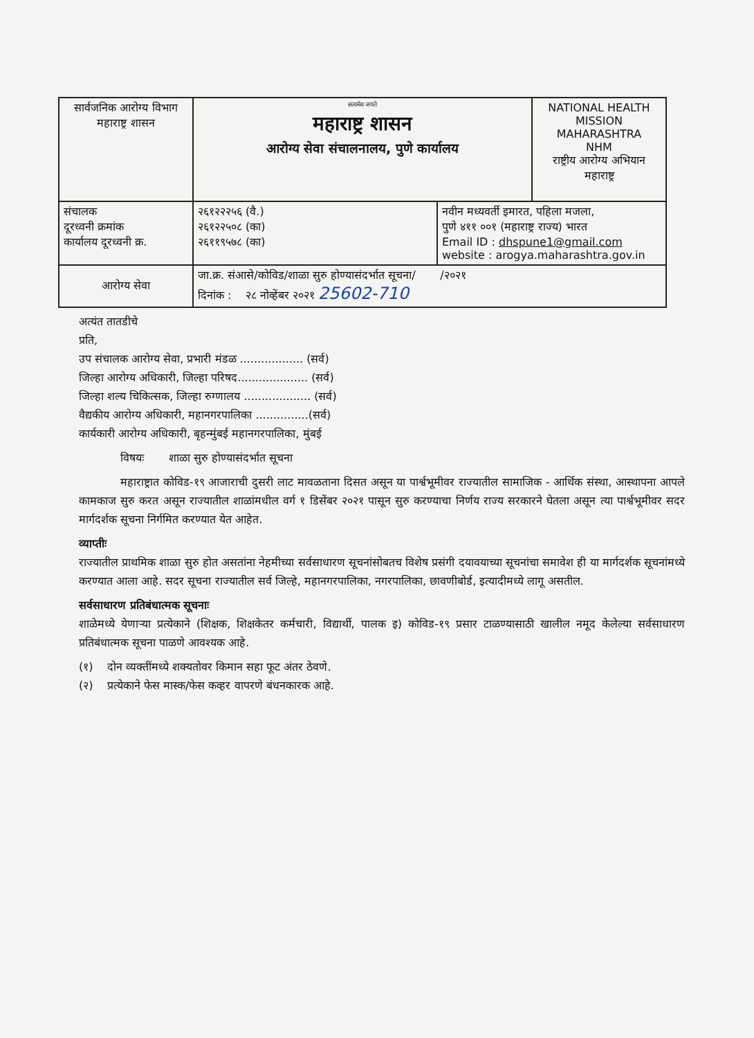| सार्वजनिक आरोग्य विभाग महाराष्ट्र शासन | सत्यमेव जयते महाराष्ट्र शासन आरोग्य सेवा संचालनालय, पुणे कार्यालय | | NATIONAL HEALTH MISSION MAHARASHTRA NHM राष्ट्रीय आरोग्य अभियान महाराष्ट्र |
| संचालक दूरध्वनी क्रमांक कार्यालय दूरध्वनी क्र. | २६१२२२५६ (वै.) २६१२२५०८ (का) २६११९५७८ (का) | नवीन मध्यवर्ती इमारत, पहिला मजला, पुणे ४११ ००१ (महाराष्ट्र राज्य) भारत Email ID : dhspune1@gmail.com website : arogya.maharashtra.gov.in | |
| आरोग्य सेवा | जा.क्र. संआसे/कोविड/शाळा सुरु होण्यासंदर्भात सूचना/ /२०२१ दिनांक : २८ नोव्हेंबर २०२१ 25602-710 | | |
अत्यंत तातडीचे
प्रति,
उप संचालक आरोग्य सेवा, प्रभारी मंडळ .................. (सर्व)
जिल्हा आरोग्य अधिकारी, जिल्हा परिषद.................... (सर्व)
जिल्हा शल्य चिकित्सक, जिल्हा रुग्णालय ................... (सर्व)
वैद्यकीय आरोग्य अधिकारी, महानगरपालिका ...............(सर्व)
कार्यकारी आरोग्य अधिकारी, बृहन्मुंबई महानगरपालिका, मुंबई
विषयः शाळा सुरु होण्यासंदर्भात सूचना
महाराष्ट्रात कोविड-१९ आजाराची दुसरी लाट मावळताना दिसत असून या पार्श्वभूमीवर राज्यातील सामाजिक - आर्थिक संस्था, आस्थापना आपले कामकाज सुरु करत असून राज्यातील शाळांमधील वर्ग १ डिसेंबर २०२१ पासून सुरु करण्याचा निर्णय राज्य सरकारने घेतला असून त्या पार्श्वभूमीवर सदर मार्गदर्शक सूचना निर्गमित करण्यात येत आहेत.
व्याप्तीः
राज्यातील प्राथमिक शाळा सुरु होत असतांना नेहमीच्या सर्वसाधारण सूचनांसोबतच विशेष प्रसंगी दयावयाच्या सूचनांचा समावेश ही या मार्गदर्शक सूचनांमध्ये करण्यात आला आहे. सदर सूचना राज्यातील सर्व जिल्हे, महानगरपालिका, नगरपालिका, छावणीबोर्ड, इत्यादीमध्ये लागू असतील.
सर्वसाधारण प्रतिबंधात्मक सूचनाः
शाळेमध्ये येणाऱ्या प्रत्येकाने (शिक्षक, शिक्षकेतर कर्मचारी, विद्यार्थी, पालक इ) कोविड-१९ प्रसार टाळण्यासाठी खालील नमूद केलेल्या सर्वसाधारण प्रतिबंधात्मक सूचना पाळणे आवश्यक आहे.
(१) दोन व्यक्तींमध्ये शक्यतोवर किमान सहा फूट अंतर ठेवणे.
(२) प्रत्येकाने फेस मास्क/फेस कव्हर वापरणे बंधनकारक आहे.